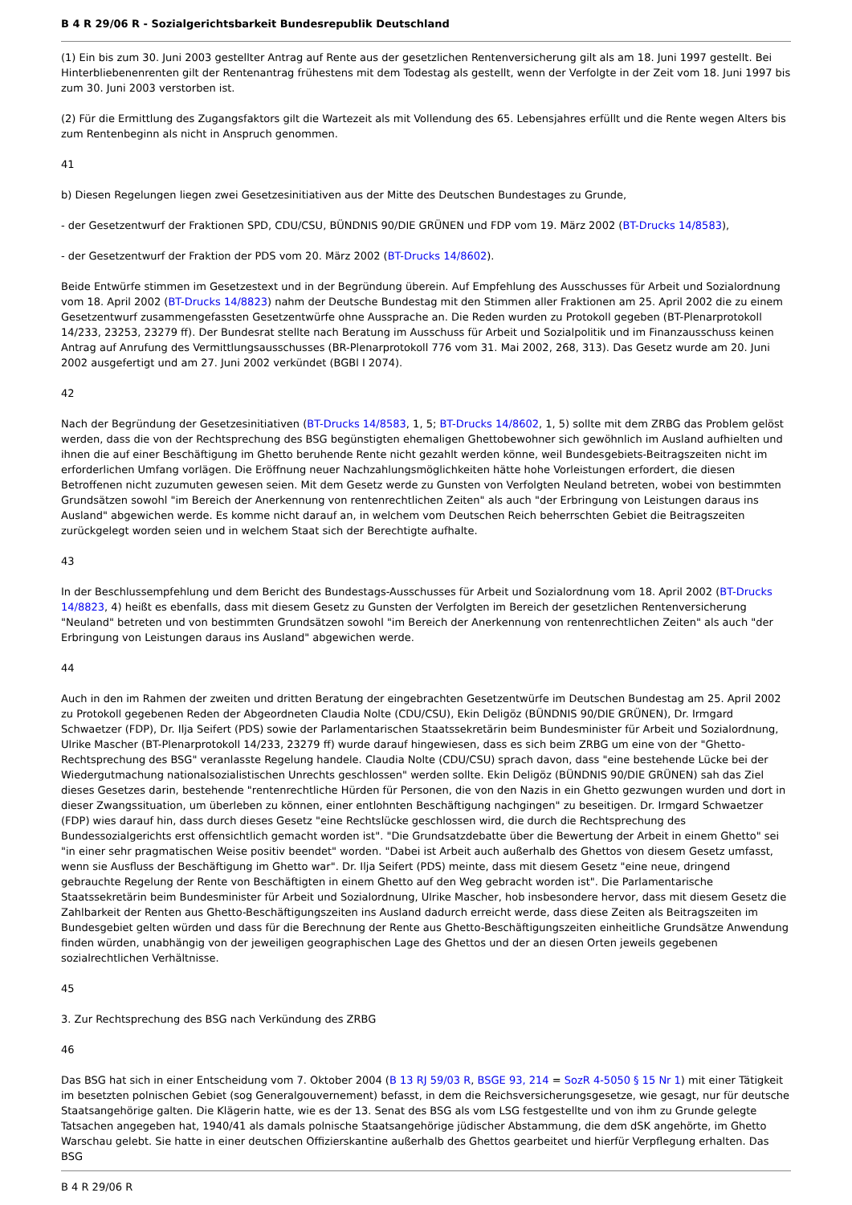B 4 R 29/06 R - Sozialgerichtsbarkeit Bundesrepublik Deutschland
(1) Ein bis zum 30. Juni 2003 gestellter Antrag auf Rente aus der gesetzlichen Rentenversicherung gilt als am 18. Juni 1997 gestellt. Bei Hinterbliebenenrenten gilt der Rentenantrag frühestens mit dem Todestag als gestellt, wenn der Verfolgte in der Zeit vom 18. Juni 1997 bis zum 30. Juni 2003 verstorben ist.
(2) Für die Ermittlung des Zugangsfaktors gilt die Wartezeit als mit Vollendung des 65. Lebensjahres erfüllt und die Rente wegen Alters bis zum Rentenbeginn als nicht in Anspruch genommen.
41
b) Diesen Regelungen liegen zwei Gesetzesinitiativen aus der Mitte des Deutschen Bundestages zu Grunde,
- der Gesetzentwurf der Fraktionen SPD, CDU/CSU, BÜNDNIS 90/DIE GRÜNEN und FDP vom 19. März 2002 (BT-Drucks 14/8583),
- der Gesetzentwurf der Fraktion der PDS vom 20. März 2002 (BT-Drucks 14/8602).
Beide Entwürfe stimmen im Gesetzestext und in der Begründung überein. Auf Empfehlung des Ausschusses für Arbeit und Sozialordnung vom 18. April 2002 (BT-Drucks 14/8823) nahm der Deutsche Bundestag mit den Stimmen aller Fraktionen am 25. April 2002 die zu einem Gesetzentwurf zusammengefassten Gesetzentwürfe ohne Aussprache an. Die Reden wurden zu Protokoll gegeben (BT-Plenarprotokoll 14/233, 23253, 23279 ff). Der Bundesrat stellte nach Beratung im Ausschuss für Arbeit und Sozialpolitik und im Finanzausschuss keinen Antrag auf Anrufung des Vermittlungsausschusses (BR-Plenarprotokoll 776 vom 31. Mai 2002, 268, 313). Das Gesetz wurde am 20. Juni 2002 ausgefertigt und am 27. Juni 2002 verkündet (BGBl I 2074).
42
Nach der Begründung der Gesetzesinitiativen (BT-Drucks 14/8583, 1, 5; BT-Drucks 14/8602, 1, 5) sollte mit dem ZRBG das Problem gelöst werden, dass die von der Rechtsprechung des BSG begünstigten ehemaligen Ghettobewohner sich gewöhnlich im Ausland aufhielten und ihnen die auf einer Beschäftigung im Ghetto beruhende Rente nicht gezahlt werden könne, weil Bundesgebiets-Beitragszeiten nicht im erforderlichen Umfang vorlägen. Die Eröffnung neuer Nachzahlungsmöglichkeiten hätte hohe Vorleistungen erfordert, die diesen Betroffenen nicht zuzumuten gewesen seien. Mit dem Gesetz werde zu Gunsten von Verfolgten Neuland betreten, wobei von bestimmten Grundsätzen sowohl "im Bereich der Anerkennung von rentenrechtlichen Zeiten" als auch "der Erbringung von Leistungen daraus ins Ausland" abgewichen werde. Es komme nicht darauf an, in welchem vom Deutschen Reich beherrschten Gebiet die Beitragszeiten zurückgelegt worden seien und in welchem Staat sich der Berechtigte aufhalte.
43
In der Beschlussempfehlung und dem Bericht des Bundestags-Ausschusses für Arbeit und Sozialordnung vom 18. April 2002 (BT-Drucks 14/8823, 4) heißt es ebenfalls, dass mit diesem Gesetz zu Gunsten der Verfolgten im Bereich der gesetzlichen Rentenversicherung "Neuland" betreten und von bestimmten Grundsätzen sowohl "im Bereich der Anerkennung von rentenrechtlichen Zeiten" als auch "der Erbringung von Leistungen daraus ins Ausland" abgewichen werde.
44
Auch in den im Rahmen der zweiten und dritten Beratung der eingebrachten Gesetzentwürfe im Deutschen Bundestag am 25. April 2002 zu Protokoll gegebenen Reden der Abgeordneten Claudia Nolte (CDU/CSU), Ekin Deligöz (BÜNDNIS 90/DIE GRÜNEN), Dr. Irmgard Schwaetzer (FDP), Dr. Ilja Seifert (PDS) sowie der Parlamentarischen Staatssekretärin beim Bundesminister für Arbeit und Sozialordnung, Ulrike Mascher (BT-Plenarprotokoll 14/233, 23279 ff) wurde darauf hingewiesen, dass es sich beim ZRBG um eine von der "Ghetto-Rechtsprechung des BSG" veranlasste Regelung handele. Claudia Nolte (CDU/CSU) sprach davon, dass "eine bestehende Lücke bei der Wiedergutmachung nationalsozialistischen Unrechts geschlossen" werden sollte. Ekin Deligöz (BÜNDNIS 90/DIE GRÜNEN) sah das Ziel dieses Gesetzes darin, bestehende "rentenrechtliche Hürden für Personen, die von den Nazis in ein Ghetto gezwungen wurden und dort in dieser Zwangssituation, um überleben zu können, einer entlohnten Beschäftigung nachgingen" zu beseitigen. Dr. Irmgard Schwaetzer (FDP) wies darauf hin, dass durch dieses Gesetz "eine Rechtslücke geschlossen wird, die durch die Rechtsprechung des Bundessozialgerichts erst offensichtlich gemacht worden ist". "Die Grundsatzdebatte über die Bewertung der Arbeit in einem Ghetto" sei "in einer sehr pragmatischen Weise positiv beendet" worden. "Dabei ist Arbeit auch außerhalb des Ghettos von diesem Gesetz umfasst, wenn sie Ausfluss der Beschäftigung im Ghetto war". Dr. Ilja Seifert (PDS) meinte, dass mit diesem Gesetz "eine neue, dringend gebrauchte Regelung der Rente von Beschäftigten in einem Ghetto auf den Weg gebracht worden ist". Die Parlamentarische Staatssekretärin beim Bundesminister für Arbeit und Sozialordnung, Ulrike Mascher, hob insbesondere hervor, dass mit diesem Gesetz die Zahlbarkeit der Renten aus Ghetto-Beschäftigungszeiten ins Ausland dadurch erreicht werde, dass diese Zeiten als Beitragszeiten im Bundesgebiet gelten würden und dass für die Berechnung der Rente aus Ghetto-Beschäftigungszeiten einheitliche Grundsätze Anwendung finden würden, unabhängig von der jeweiligen geographischen Lage des Ghettos und der an diesen Orten jeweils gegebenen sozialrechtlichen Verhältnisse.
45
3. Zur Rechtsprechung des BSG nach Verkündung des ZRBG
46
Das BSG hat sich in einer Entscheidung vom 7. Oktober 2004 (B 13 RJ 59/03 R, BSGE 93, 214 = SozR 4-5050 § 15 Nr 1) mit einer Tätigkeit im besetzten polnischen Gebiet (sog Generalgouvernement) befasst, in dem die Reichsversicherungsgesetze, wie gesagt, nur für deutsche Staatsangehörige galten. Die Klägerin hatte, wie es der 13. Senat des BSG als vom LSG festgestellte und von ihm zu Grunde gelegte Tatsachen angegeben hat, 1940/41 als damals polnische Staatsangehörige jüdischer Abstammung, die dem dSK angehörte, im Ghetto Warschau gelebt. Sie hatte in einer deutschen Offizierskantine außerhalb des Ghettos gearbeitet und hierfür Verpflegung erhalten. Das BSG
B 4 R 29/06 R